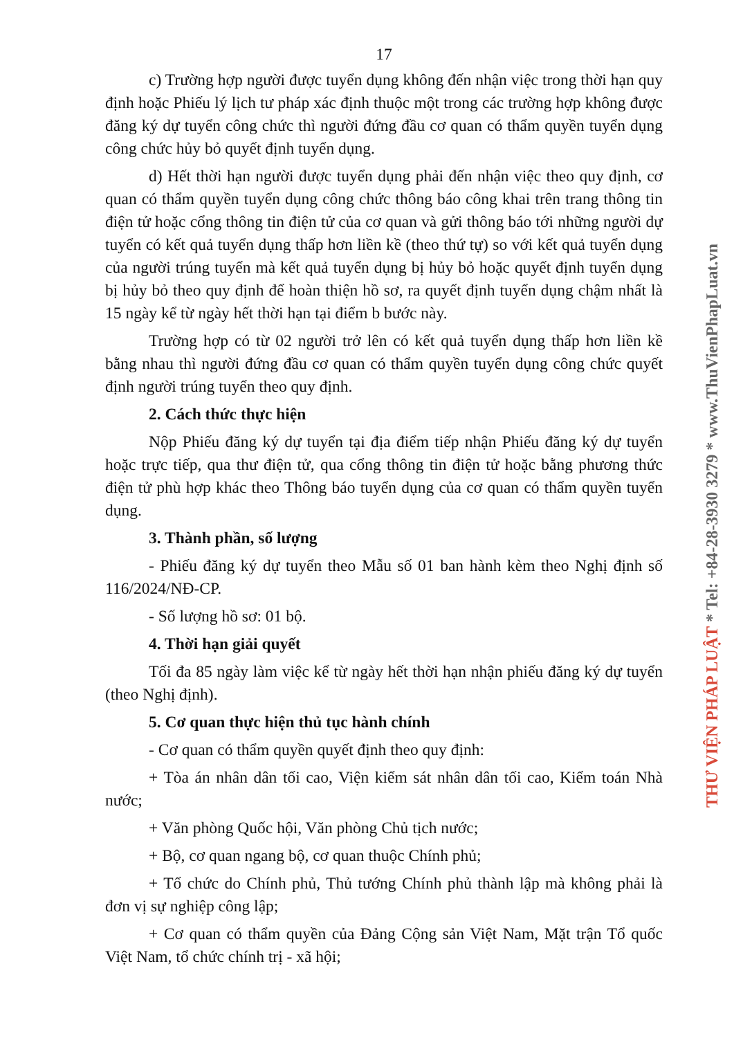17
c) Trường hợp người được tuyển dụng không đến nhận việc trong thời hạn quy định hoặc Phiếu lý lịch tư pháp xác định thuộc một trong các trường hợp không được đăng ký dự tuyển công chức thì người đứng đầu cơ quan có thẩm quyền tuyển dụng công chức hủy bỏ quyết định tuyển dụng.
d) Hết thời hạn người được tuyển dụng phải đến nhận việc theo quy định, cơ quan có thẩm quyền tuyển dụng công chức thông báo công khai trên trang thông tin điện tử hoặc cổng thông tin điện tử của cơ quan và gửi thông báo tới những người dự tuyển có kết quả tuyển dụng thấp hơn liền kề (theo thứ tự) so với kết quả tuyển dụng của người trúng tuyển mà kết quả tuyển dụng bị hủy bỏ hoặc quyết định tuyển dụng bị hủy bỏ theo quy định để hoàn thiện hồ sơ, ra quyết định tuyển dụng chậm nhất là 15 ngày kể từ ngày hết thời hạn tại điểm b bước này.
Trường hợp có từ 02 người trở lên có kết quả tuyển dụng thấp hơn liền kề bằng nhau thì người đứng đầu cơ quan có thẩm quyền tuyển dụng công chức quyết định người trúng tuyển theo quy định.
2. Cách thức thực hiện
Nộp Phiếu đăng ký dự tuyển tại địa điểm tiếp nhận Phiếu đăng ký dự tuyển hoặc trực tiếp, qua thư điện tử, qua cổng thông tin điện tử hoặc bằng phương thức điện tử phù hợp khác theo Thông báo tuyển dụng của cơ quan có thẩm quyền tuyển dụng.
3. Thành phần, số lượng
- Phiếu đăng ký dự tuyển theo Mẫu số 01 ban hành kèm theo Nghị định số 116/2024/NĐ-CP.
- Số lượng hồ sơ: 01 bộ.
4. Thời hạn giải quyết
Tối đa 85 ngày làm việc kể từ ngày hết thời hạn nhận phiếu đăng ký dự tuyển (theo Nghị định).
5. Cơ quan thực hiện thủ tục hành chính
- Cơ quan có thẩm quyền quyết định theo quy định:
+ Tòa án nhân dân tối cao, Viện kiểm sát nhân dân tối cao, Kiểm toán Nhà nước;
+ Văn phòng Quốc hội, Văn phòng Chủ tịch nước;
+ Bộ, cơ quan ngang bộ, cơ quan thuộc Chính phủ;
+ Tổ chức do Chính phủ, Thủ tướng Chính phủ thành lập mà không phải là đơn vị sự nghiệp công lập;
+ Cơ quan có thẩm quyền của Đảng Cộng sản Việt Nam, Mặt trận Tổ quốc Việt Nam, tổ chức chính trị - xã hội;
THƯ VIỆN PHÁP LUẬT * Tel: +84-28-3930 3279 * www.ThuVienPhapLuat.vn